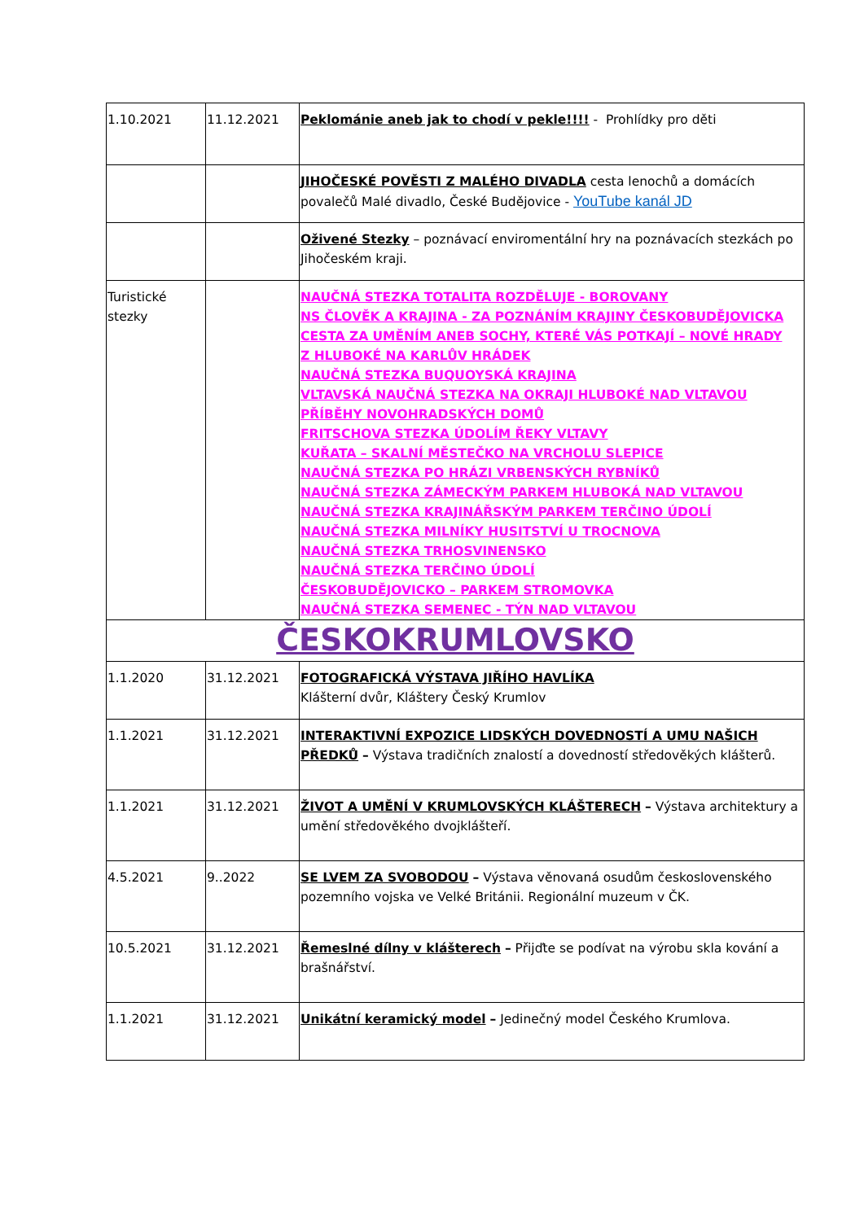| 1.10.2021 | 11.12.2021 | Peklománie aneb jak to chodí v pekle!!!! - Prohlídky pro děti |
| | | JIHOČESKÉ POVĚSTI Z MALÉHO DIVADLA cesta lenochů a domácích povalečů Malé divadlo, České Budějovice - YouTube kanál JD |
| | | Oživené Stezky – poznávací enviromentální hry na poznávacích stezkách po Jihočeském kraji. |
| Turistické stezky | | NAUČNÁ STEZKA TOTALITA ROZDĚLUJE - BOROVANY NS ČLOVĚK A KRAJINA - ZA POZNÁNÍM KRAJINY ČESKOBUDĚJOVICKA CESTA ZA UMĚNÍM ANEB SOCHY, KTERÉ VÁS POTKAJÍ – NOVÉ HRADY Z HLUBOKÉ NA KARLŮV HRÁDEK NAUČNÁ STEZKA BUQUOYSKÁ KRAJINA VLTAVSKÁ NAUČNÁ STEZKA NA OKRAJI HLUBOKÉ NAD VLTAVOU PŘÍBĚHY NOVOHRADSKÝCH DOMŮ FRITSCHOVA STEZKA ÚDOLÍM ŘEKY VLTAVY KUŘATA – SKALNÍ MĚSTEČKO NA VRCHOLU SLEPICE NAUČNÁ STEZKA PO HRÁZI VRBENSKÝCH RYBNÍKŮ NAUČNÁ STEZKA ZÁMECKÝM PARKEM HLUBOKÁ NAD VLTAVOU NAUČNÁ STEZKA KRAJINÁŘSKÝM PARKEM TERČINO ÚDOLÍ NAUČNÁ STEZKA MILNÍKY HUSITSTVÍ U TROCNOVA NAUČNÁ STEZKA TRHOSVINENSKO NAUČNÁ STEZKA TERČINO ÚDOLÍ ČESKOBUDĚJOVICKO – PARKEM STROMOVKA NAUČNÁ STEZKA SEMENEC - TÝN NAD VLTAVOU |
| ČESKOKRUMLOVSKO | | |
| 1.1.2020 | 31.12.2021 | FOTOGRAFICKÁ VÝSTAVA JIŘÍHO HAVLÍKA Klášterní dvůr, Kláštery Český Krumlov |
| 1.1.2021 | 31.12.2021 | INTERAKTIVNÍ EXPOZICE LIDSKÝCH DOVEDNOSTÍ A UMU NAŠICH PŘEDKŮ – Výstava tradičních znalostí a dovedností středověkých klášterů. |
| 1.1.2021 | 31.12.2021 | ŽIVOT A UMĚNÍ V KRUMLOVSKÝCH KLÁŠTERECH – Výstava architektury a umění středověkého dvojklášteří. |
| 4.5.2021 | 9..2022 | SE LVEM ZA SVOBODOU – Výstava věnovaná osudům československého pozemního vojska ve Velké Británii. Regionální muzeum v ČK. |
| 10.5.2021 | 31.12.2021 | Řemeslné dílny v klášterech – Přijďte se podívat na výrobu skla kování a brašnářství. |
| 1.1.2021 | 31.12.2021 | Unikátní keramický model – Jedinečný model Českého Krumlova. |